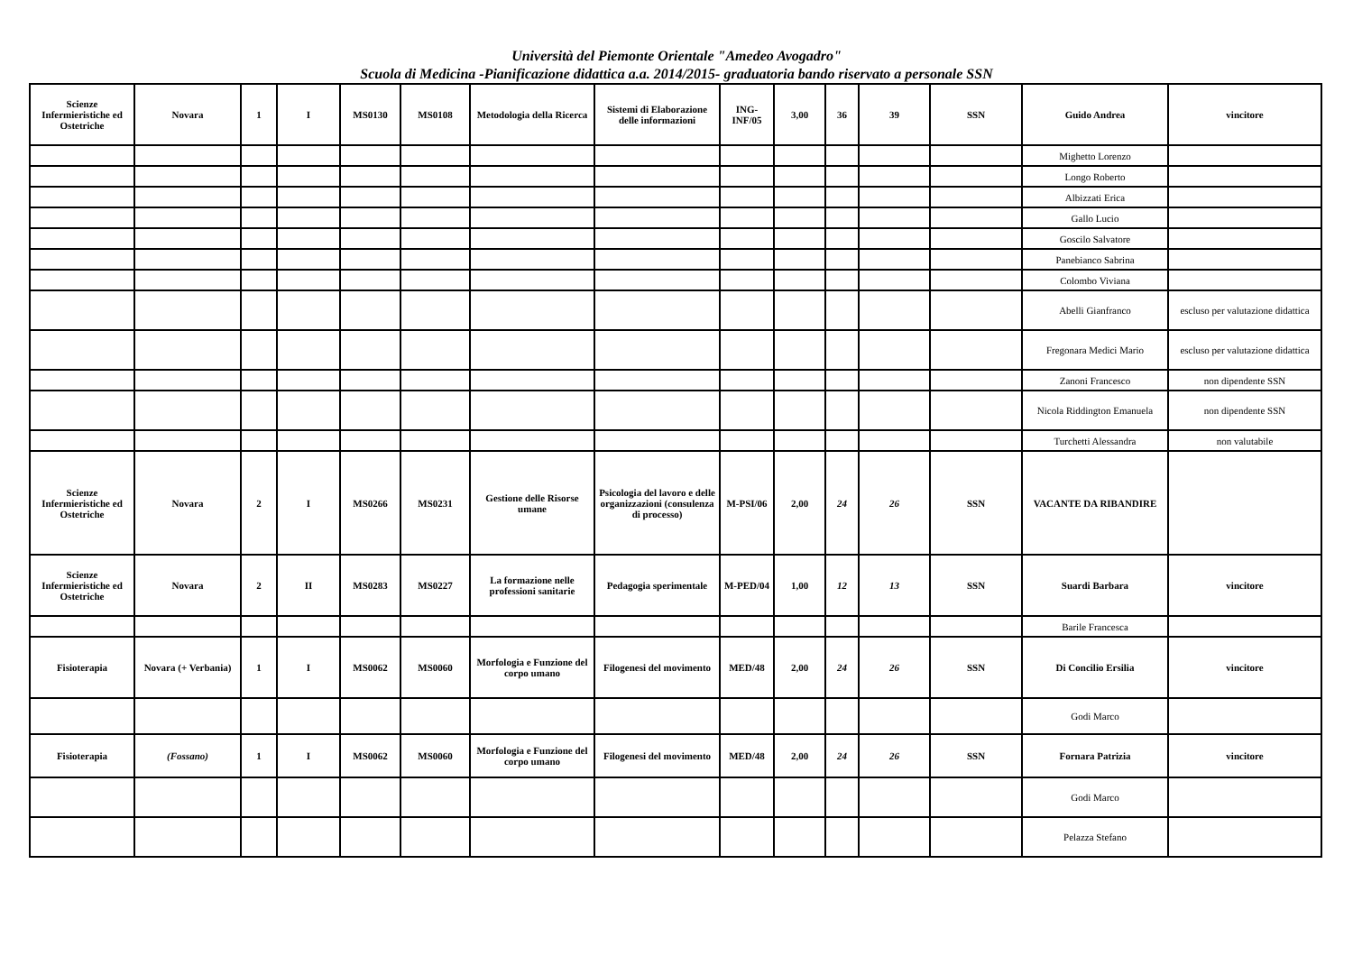Università del Piemonte Orientale "Amedeo Avogadro"
Scuola di Medicina -Pianificazione didattica a.a. 2014/2015- graduatoria bando riservato a personale SSN
| Scienze Infermieristiche ed Ostetriche | Novara | 1 | I | MS0130 | MS0108 | Metodologia della Ricerca | Sistemi di Elaborazione delle informazioni | ING-INF/05 | 3,00 | 36 | 39 | SSN | Guido Andrea | vincitore |
| | | | | | | | | | | | | | Mighetto Lorenzo | |
| | | | | | | | | | | | | | Longo Roberto | |
| | | | | | | | | | | | | | Albizzati Erica | |
| | | | | | | | | | | | | | Gallo Lucio | |
| | | | | | | | | | | | | | Goscilo Salvatore | |
| | | | | | | | | | | | | | Panebianco Sabrina | |
| | | | | | | | | | | | | | Colombo Viviana | |
| | | | | | | | | | | | | | Abelli Gianfranco | escluso per valutazione didattica |
| | | | | | | | | | | | | | Fregonara Medici Mario | escluso per valutazione didattica |
| | | | | | | | | | | | | | Zanoni Francesco | non dipendente SSN |
| | | | | | | | | | | | | | Nicola Riddington Emanuela | non dipendente SSN |
| | | | | | | | | | | | | | Turchetti Alessandra | non valutabile |
| Scienze Infermieristiche ed Ostetriche | Novara | 2 | I | MS0266 | MS0231 | Gestione delle Risorse umane | Psicologia del lavoro e delle organizzazioni (consulenza di processo) | M-PSI/06 | 2,00 | 24 | 26 | SSN | VACANTE DA RIBANDIRE | |
| Scienze Infermieristiche ed Ostetriche | Novara | 2 | II | MS0283 | MS0227 | La formazione nelle professioni sanitarie | Pedagogia sperimentale | M-PED/04 | 1,00 | 12 | 13 | SSN | Suardi Barbara | vincitore |
| | | | | | | | | | | | | | Barile Francesca | |
| Fisioterapia | Novara (+ Verbania) | 1 | I | MS0062 | MS0060 | Morfologia e Funzione del corpo umano | Filogenesi del movimento | MED/48 | 2,00 | 24 | 26 | SSN | Di Concilio Ersilia | vincitore |
| | | | | | | | | | | | | | Godi Marco | |
| Fisioterapia | (Fossano) | 1 | I | MS0062 | MS0060 | Morfologia e Funzione del corpo umano | Filogenesi del movimento | MED/48 | 2,00 | 24 | 26 | SSN | Fornara Patrizia | vincitore |
| | | | | | | | | | | | | | Godi Marco | |
| | | | | | | | | | | | | | Pelazza Stefano | |